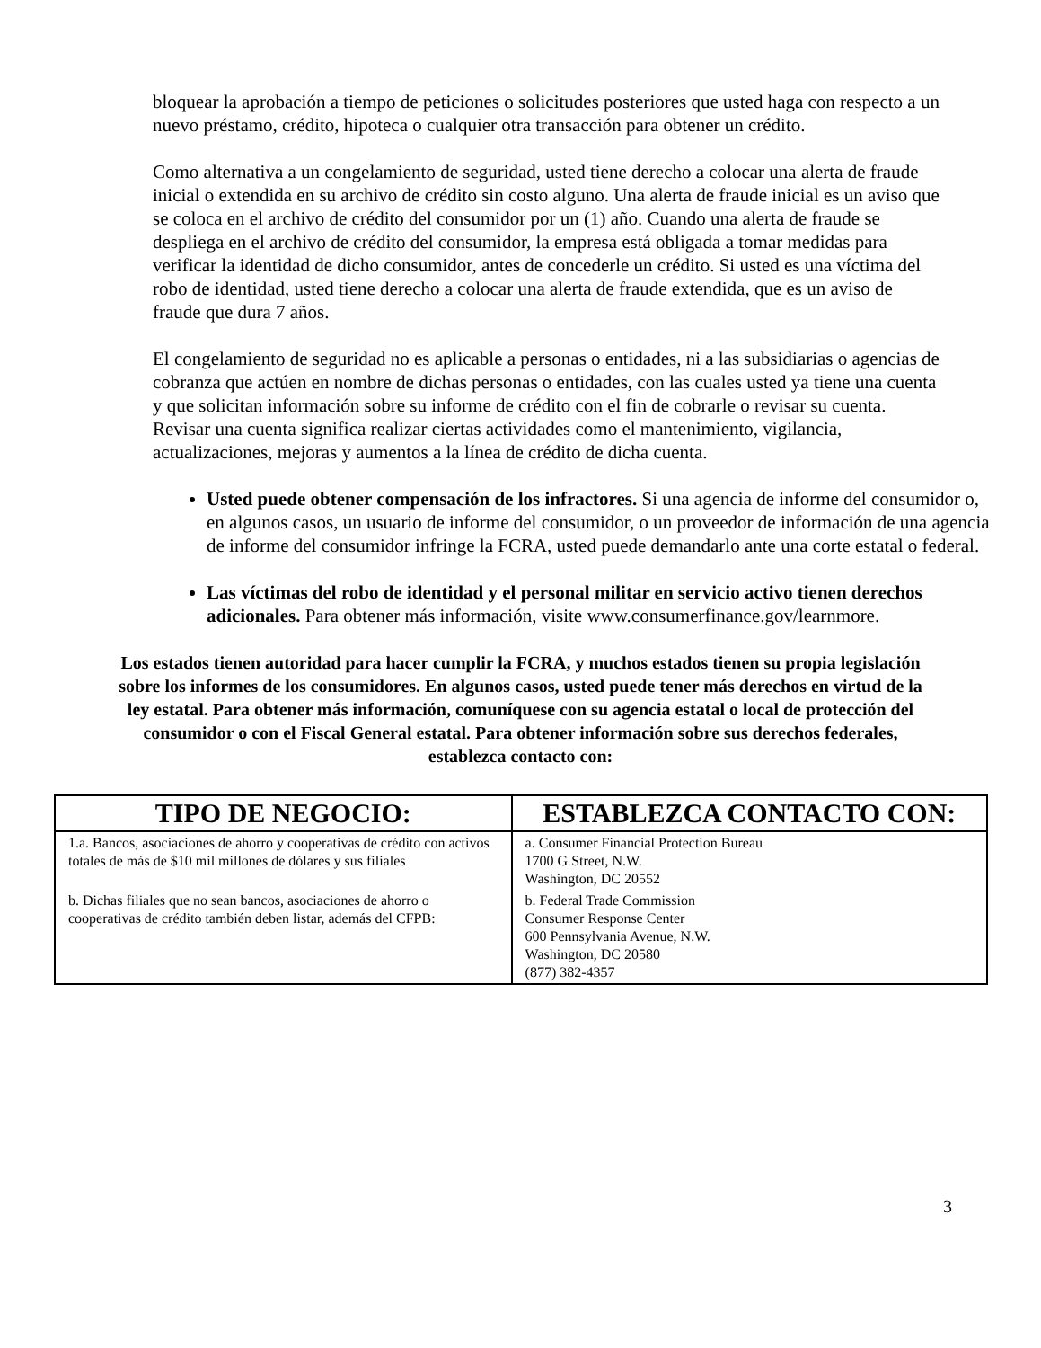bloquear la aprobación a tiempo de peticiones o solicitudes posteriores que usted haga con respecto a un nuevo préstamo, crédito, hipoteca o cualquier otra transacción para obtener un crédito.
Como alternativa a un congelamiento de seguridad, usted tiene derecho a colocar una alerta de fraude inicial o extendida en su archivo de crédito sin costo alguno. Una alerta de fraude inicial es un aviso que se coloca en el archivo de crédito del consumidor por un (1) año. Cuando una alerta de fraude se despliega en el archivo de crédito del consumidor, la empresa está obligada a tomar medidas para verificar la identidad de dicho consumidor, antes de concederle un crédito. Si usted es una víctima del robo de identidad, usted tiene derecho a colocar una alerta de fraude extendida, que es un aviso de fraude que dura 7 años.
El congelamiento de seguridad no es aplicable a personas o entidades, ni a las subsidiarias o agencias de cobranza que actúen en nombre de dichas personas o entidades, con las cuales usted ya tiene una cuenta y que solicitan información sobre su informe de crédito con el fin de cobrarle o revisar su cuenta. Revisar una cuenta significa realizar ciertas actividades como el mantenimiento, vigilancia, actualizaciones, mejoras y aumentos a la línea de crédito de dicha cuenta.
Usted puede obtener compensación de los infractores. Si una agencia de informe del consumidor o, en algunos casos, un usuario de informe del consumidor, o un proveedor de información de una agencia de informe del consumidor infringe la FCRA, usted puede demandarlo ante una corte estatal o federal.
Las víctimas del robo de identidad y el personal militar en servicio activo tienen derechos adicionales. Para obtener más información, visite www.consumerfinance.gov/learnmore.
Los estados tienen autoridad para hacer cumplir la FCRA, y muchos estados tienen su propia legislación sobre los informes de los consumidores. En algunos casos, usted puede tener más derechos en virtud de la ley estatal. Para obtener más información, comuníquese con su agencia estatal o local de protección del consumidor o con el Fiscal General estatal. Para obtener información sobre sus derechos federales, establezca contacto con:
| TIPO DE NEGOCIO: | ESTABLEZCA CONTACTO CON: |
| --- | --- |
| 1.a. Bancos, asociaciones de ahorro y cooperativas de crédito con activos totales de más de $10 mil millones de dólares y sus filiales | a. Consumer Financial Protection Bureau 1700 G Street, N.W. Washington, DC 20552 |
| b. Dichas filiales que no sean bancos, asociaciones de ahorro o cooperativas de crédito también deben listar, además del CFPB: | b. Federal Trade Commission Consumer Response Center 600 Pennsylvania Avenue, N.W. Washington, DC 20580 (877) 382-4357 |
3